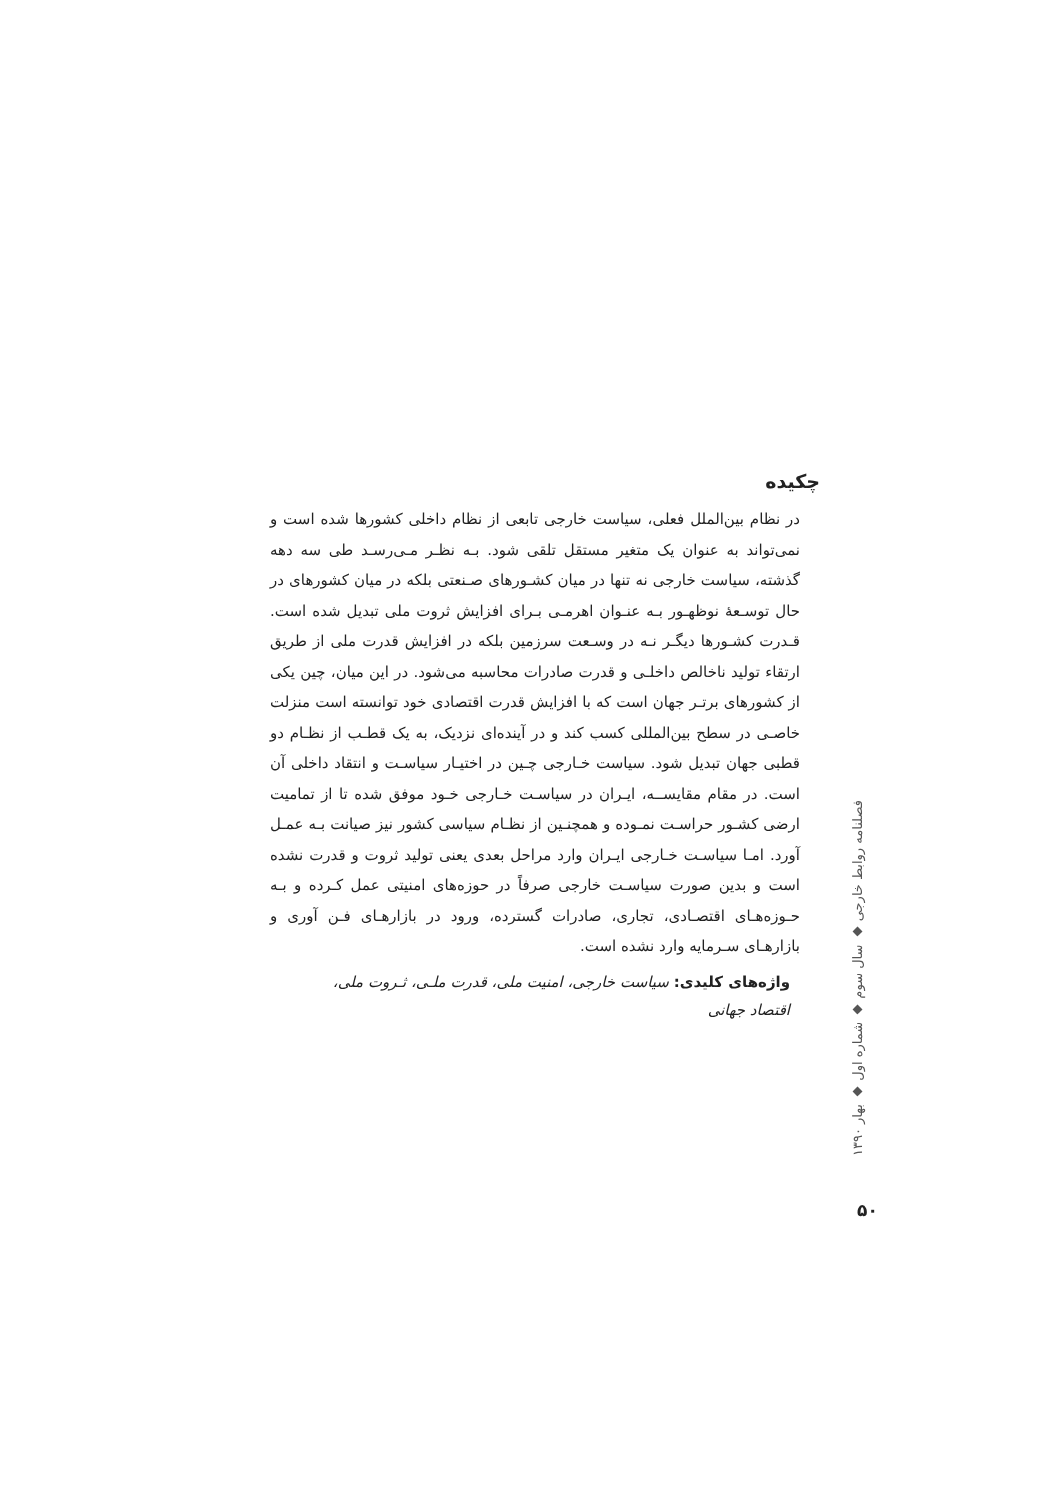چکیده
در نظام بین‌الملل فعلی، سیاست خارجی تابعی از نظام داخلی کشورها شده است و نمی‌تواند به عنوان یک متغیر مستقل تلقی شود. بـه نظـر مـی‌رسـد طی سه دهه گذشته، سیاست خارجی نه تنها در میان کشـورهای صـنعتی بلکه در میان کشورهای در حال توسـعهٔ نوظهـور بـه عنـوان اهرمـی بـرای افزایش ثروت ملی تبدیل شده است. قـدرت کشـورها دیگـر نـه در وسـعت سرزمین بلکه در افزایش قدرت ملی از طریق ارتقاء تولید ناخالص داخلـی و قدرت صادرات محاسبه می‌شود. در این میان، چین یکی از کشورهای برتـر جهان است که با افزایش قدرت اقتصادی خود توانسته است منزلت خاصـی در سطح بین‌المللی کسب کند و در آینده‌ای نزدیک، به یک قطـب از نظـام دو قطبی جهان تبدیل شود. سیاست خـارجی چـین در اختیـار سیاسـت و انتقاد داخلی آن است. در مقام مقایســه، ایـران در سیاسـت خـارجی خـود موفق شده تا از تمامیت ارضی کشـور حراسـت نمـوده و همچنـین از نظـام سیاسی کشور نیز صیانت بـه عمـل آورد. امـا سیاسـت خـارجی ایـران وارد مراحل بعدی یعنی تولید ثروت و قدرت نشده است و بدین صورت سیاسـت خارجی صرفاً در حوزه‌های امنیتی عمل کـرده و بـه حـوزه‌هـای اقتصـادی، تجاری، صادرات گسترده، ورود در بازارهـای فـن آوری و بازارهـای سـرمایه وارد نشده است.
واژه‌های کلیدی: سیاست خارجی، امنیت ملی، قدرت ملـی، ثـروت ملی، اقتصاد جهانی
فصلنامه روابط خارجی ◆ سال سوم ◆ شماره اول ◆ بهار ۱۳۹۰
۵۰